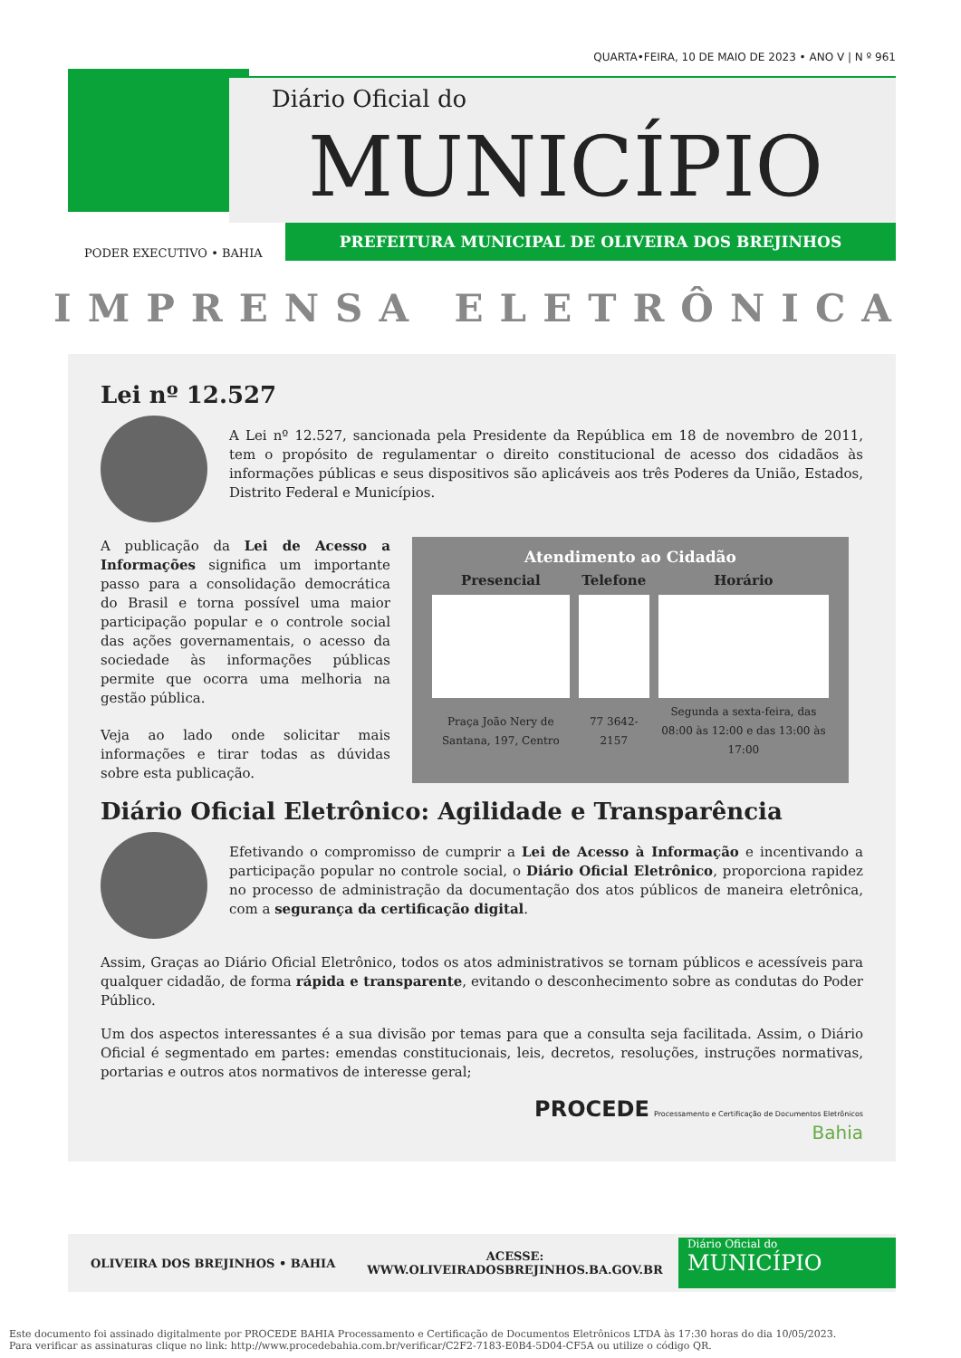QUARTA•FEIRA, 10 DE MAIO DE 2023 • ANO V | N º 961
Diário Oficial do
MUNICÍPIO
PODER EXECUTIVO • BAHIA
PREFEITURA MUNICIPAL DE OLIVEIRA DOS BREJINHOS
IMPRENSA ELETRÔNICA
Lei nº 12.527
A Lei nº 12.527, sancionada pela Presidente da República em 18 de novembro de 2011, tem o propósito de regulamentar o direito constitucional de acesso dos cidadãos às informações públicas e seus dispositivos são aplicáveis aos três Poderes da União, Estados, Distrito Federal e Municípios.
A publicação da Lei de Acesso a Informações significa um importante passo para a consolidação democrática do Brasil e torna possível uma maior participação popular e o controle social das ações governamentais, o acesso da sociedade às informações públicas permite que ocorra uma melhoria na gestão pública.
Veja ao lado onde solicitar mais informações e tirar todas as dúvidas sobre esta publicação.
Atendimento ao Cidadão
| Presencial | Telefone | Horário |
| --- | --- | --- |
| Praça João Nery de Santana, 197, Centro | 77 3642-2157 | Segunda a sexta-feira, das 08:00 às 12:00 e das 13:00 às 17:00 |
Diário Oficial Eletrônico: Agilidade e Transparência
Efetivando o compromisso de cumprir a Lei de Acesso à Informação e incentivando a participação popular no controle social, o Diário Oficial Eletrônico, proporciona rapidez no processo de administração da documentação dos atos públicos de maneira eletrônica, com a segurança da certificação digital.
Assim, Graças ao Diário Oficial Eletrônico, todos os atos administrativos se tornam públicos e acessíveis para qualquer cidadão, de forma rápida e transparente, evitando o desconhecimento sobre as condutas do Poder Público.
Um dos aspectos interessantes é a sua divisão por temas para que a consulta seja facilitada. Assim, o Diário Oficial é segmentado em partes: emendas constitucionais, leis, decretos, resoluções, instruções normativas, portarias e outros atos normativos de interesse geral;
PROCEDE Processamento e Certificação de Documentos Eletrônicos
Bahia
OLIVEIRA DOS BREJINHOS • BAHIA ACESSE:
WWW.OLIVEIRADOSBREJINHOS.BA.GOV.BR
Diário Oficial do
MUNICÍPIO
Este documento foi assinado digitalmente por PROCEDE BAHIA Processamento e Certificação de Documentos Eletrônicos LTDA às 17:30 horas do dia 10/05/2023.
Para verificar as assinaturas clique no link: http://www.procedebahia.com.br/verificar/C2F2-7183-E0B4-5D04-CF5A ou utilize o código QR.